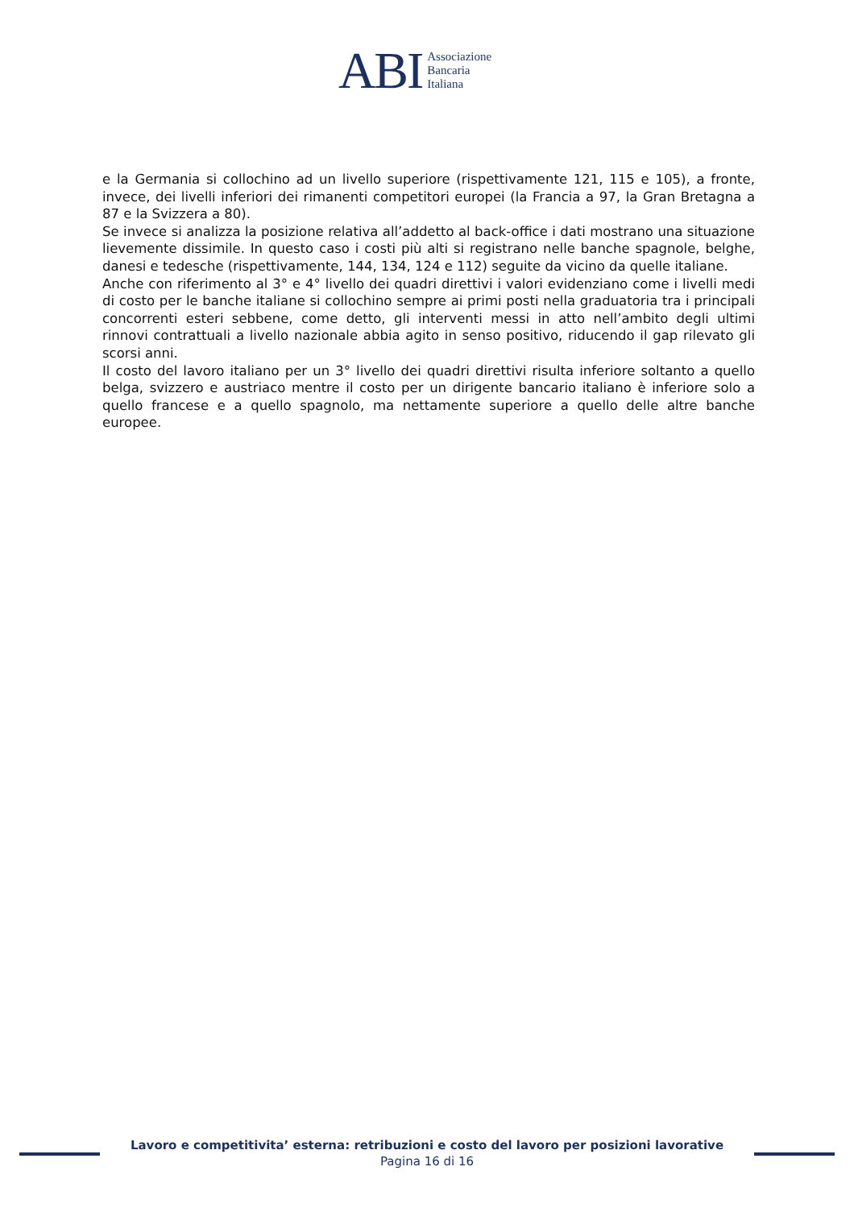ABI
Associazione
Bancaria
Italiana
e la Germania si collochino ad un livello superiore (rispettivamente 121, 115 e 105), a fronte, invece, dei livelli inferiori dei rimanenti competitori europei (la Francia a 97, la Gran Bretagna a 87 e la Svizzera a 80).
Se invece si analizza la posizione relativa all’addetto al back-office i dati mostrano una situazione lievemente dissimile. In questo caso i costi più alti si registrano nelle banche spagnole, belghe, danesi e tedesche (rispettivamente, 144, 134, 124 e 112) seguite da vicino da quelle italiane.
Anche con riferimento al 3° e 4° livello dei quadri direttivi i valori evidenziano come i livelli medi di costo per le banche italiane si collochino sempre ai primi posti nella graduatoria tra i principali concorrenti esteri sebbene, come detto, gli interventi messi in atto nell’ambito degli ultimi rinnovi contrattuali a livello nazionale abbia agito in senso positivo, riducendo il gap rilevato gli scorsi anni.
Il costo del lavoro italiano per un 3° livello dei quadri direttivi risulta inferiore soltanto a quello belga, svizzero e austriaco mentre il costo per un dirigente bancario italiano è inferiore solo a quello francese e a quello spagnolo, ma nettamente superiore a quello delle altre banche europee.
Lavoro e competitivita’ esterna: retribuzioni e costo del lavoro per posizioni lavorative
Pagina 16 di 16